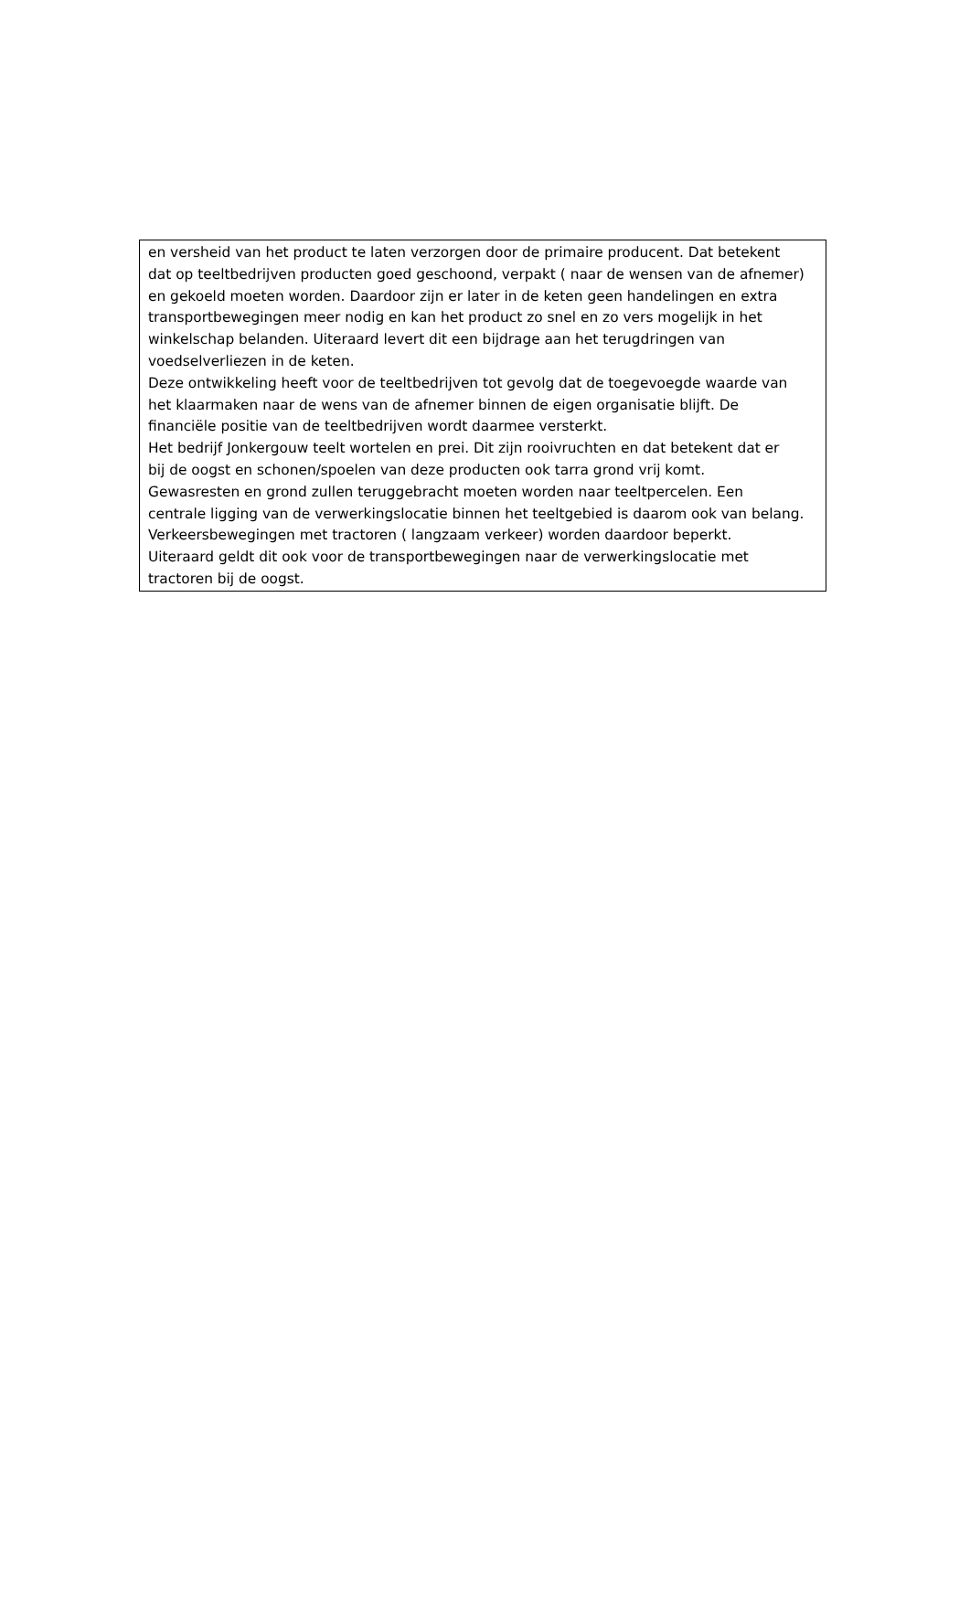en versheid van het product te laten verzorgen door de primaire producent. Dat betekent
dat op teeltbedrijven producten goed geschoond, verpakt ( naar de wensen van de afnemer)
en gekoeld moeten worden. Daardoor zijn er later in de keten geen handelingen en extra
transportbewegingen meer nodig en kan het product zo snel en zo vers mogelijk in het
winkelschap belanden. Uiteraard levert dit een bijdrage aan het terugdringen van
voedselverliezen in de keten.
Deze ontwikkeling heeft voor de teeltbedrijven tot gevolg dat de toegevoegde waarde van
het klaarmaken naar de wens van de afnemer binnen de eigen organisatie blijft. De
financiële positie van de teeltbedrijven wordt daarmee versterkt.
Het bedrijf Jonkergouw teelt wortelen en prei. Dit zijn rooivruchten en dat betekent dat er
bij de oogst en schonen/spoelen van deze producten ook tarra grond vrij komt.
Gewasresten en grond zullen teruggebracht moeten worden naar teeltpercelen. Een
centrale ligging van de verwerkingslocatie binnen het teeltgebied is daarom ook van belang.
Verkeersbewegingen met tractoren ( langzaam verkeer) worden daardoor beperkt.
Uiteraard geldt dit ook voor de transportbewegingen naar de verwerkingslocatie met
tractoren bij de oogst.